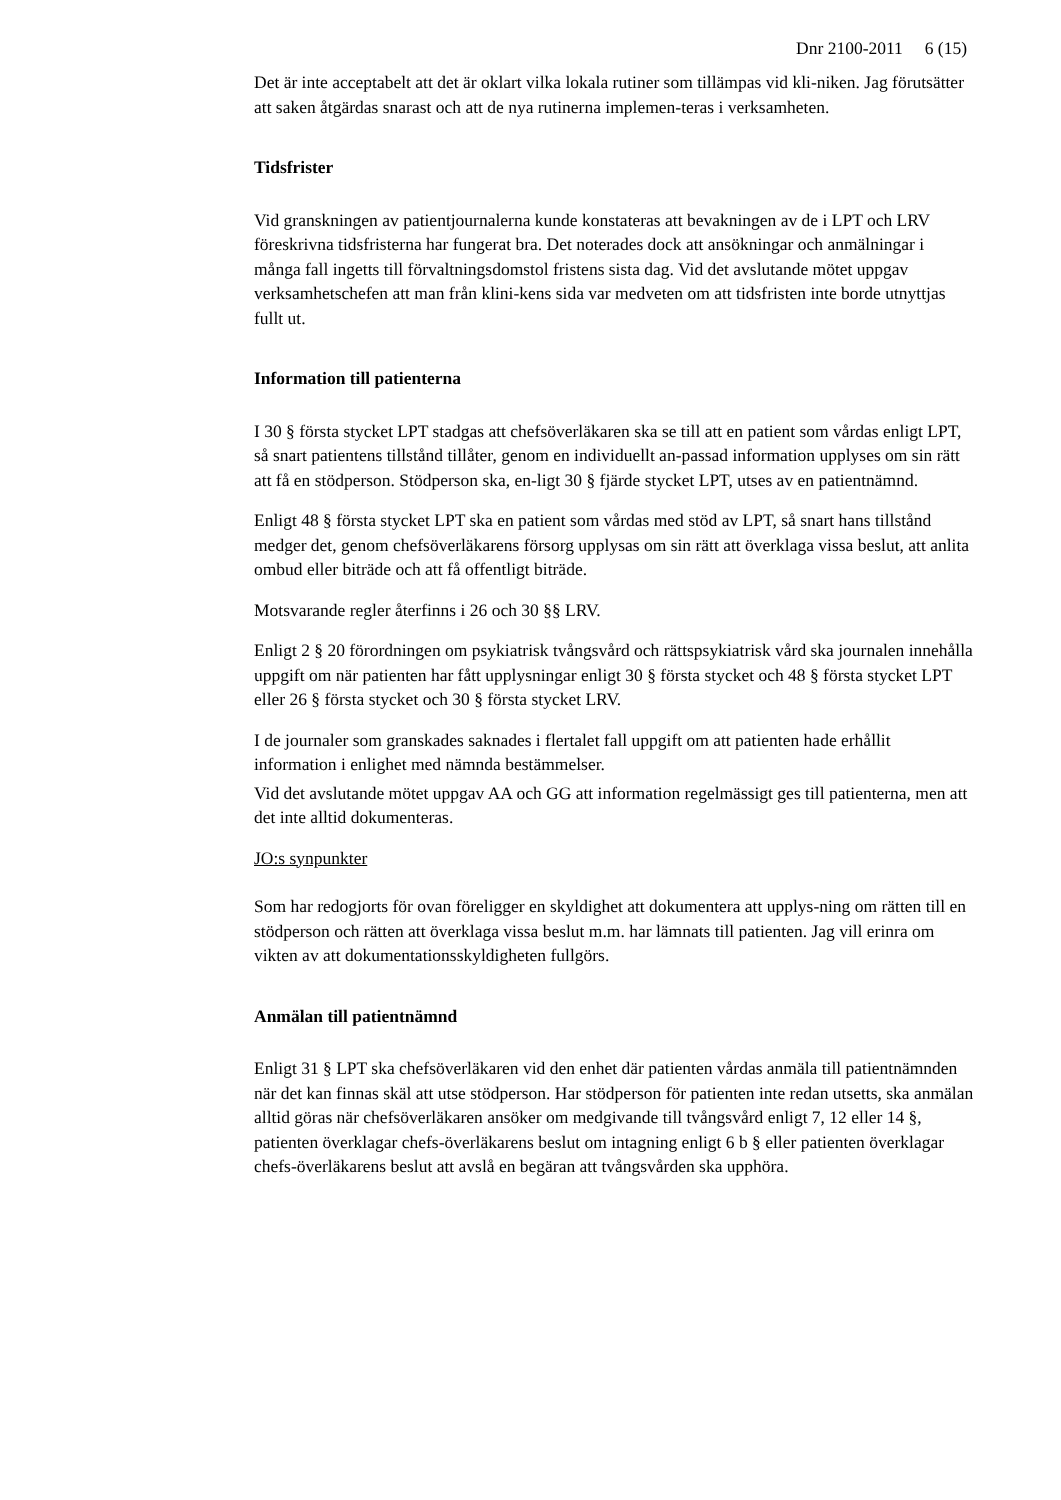Dnr 2100-2011 6 (15)
Det är inte acceptabelt att det är oklart vilka lokala rutiner som tillämpas vid kli-niken. Jag förutsätter att saken åtgärdas snarast och att de nya rutinerna implemen-teras i verksamheten.
Tidsfrister
Vid granskningen av patientjournalerna kunde konstateras att bevakningen av de i LPT och LRV föreskrivna tidsfristerna har fungerat bra. Det noterades dock att ansökningar och anmälningar i många fall ingetts till förvaltningsdomstol fristens sista dag. Vid det avslutande mötet uppgav verksamhetschefen att man från klini-kens sida var medveten om att tidsfristen inte borde utnyttjas fullt ut.
Information till patienterna
I 30 § första stycket LPT stadgas att chefsöverläkaren ska se till att en patient som vårdas enligt LPT, så snart patientens tillstånd tillåter, genom en individuellt an-passad information upplyses om sin rätt att få en stödperson. Stödperson ska, en-ligt 30 § fjärde stycket LPT, utses av en patientnämnd.
Enligt 48 § första stycket LPT ska en patient som vårdas med stöd av LPT, så snart hans tillstånd medger det, genom chefsöverläkarens försorg upplysas om sin rätt att överklaga vissa beslut, att anlita ombud eller biträde och att få offentligt biträde.
Motsvarande regler återfinns i 26 och 30 §§ LRV.
Enligt 2 § 20 förordningen om psykiatrisk tvångsvård och rättspsykiatrisk vård ska journalen innehålla uppgift om när patienten har fått upplysningar enligt 30 § första stycket och 48 § första stycket LPT eller 26 § första stycket och 30 § första stycket LRV.
I de journaler som granskades saknades i flertalet fall uppgift om att patienten hade erhållit information i enlighet med nämnda bestämmelser.
Vid det avslutande mötet uppgav AA och GG att information regelmässigt ges till patienterna, men att det inte alltid dokumenteras.
JO:s synpunkter
Som har redogjorts för ovan föreligger en skyldighet att dokumentera att upplys-ning om rätten till en stödperson och rätten att överklaga vissa beslut m.m. har lämnats till patienten. Jag vill erinra om vikten av att dokumentationsskyldigheten fullgörs.
Anmälan till patientnämnd
Enligt 31 § LPT ska chefsöverläkaren vid den enhet där patienten vårdas anmäla till patientnämnden när det kan finnas skäl att utse stödperson. Har stödperson för patienten inte redan utsetts, ska anmälan alltid göras när chefsöverläkaren ansöker om medgivande till tvångsvård enligt 7, 12 eller 14 §, patienten överklagar chefs-överläkarens beslut om intagning enligt 6 b § eller patienten överklagar chefs-överläkarens beslut att avslå en begäran att tvångsvården ska upphöra.